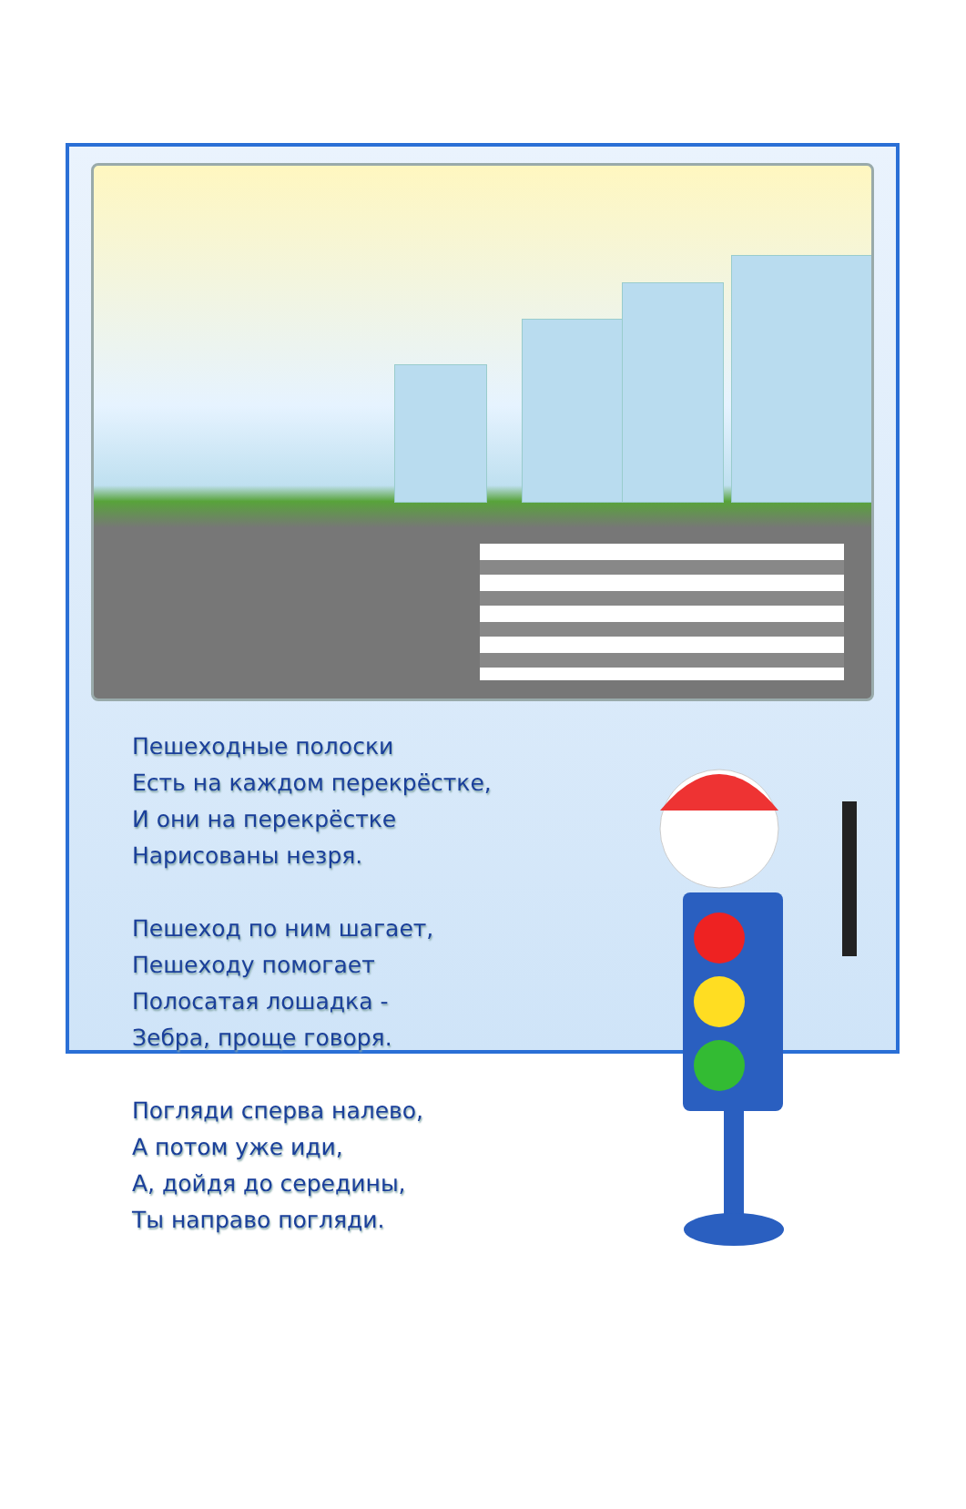Пешеходные полоски
Есть на каждом перекрёстке,
И они на перекрёстке
Нарисованы незря.
Пешеход по ним шагает,
Пешеходу помогает
Полосатая лошадка -
Зебра, проще говоря.
Погляди сперва налево,
А потом уже иди,
А, дойдя до середины,
Ты направо погляди.